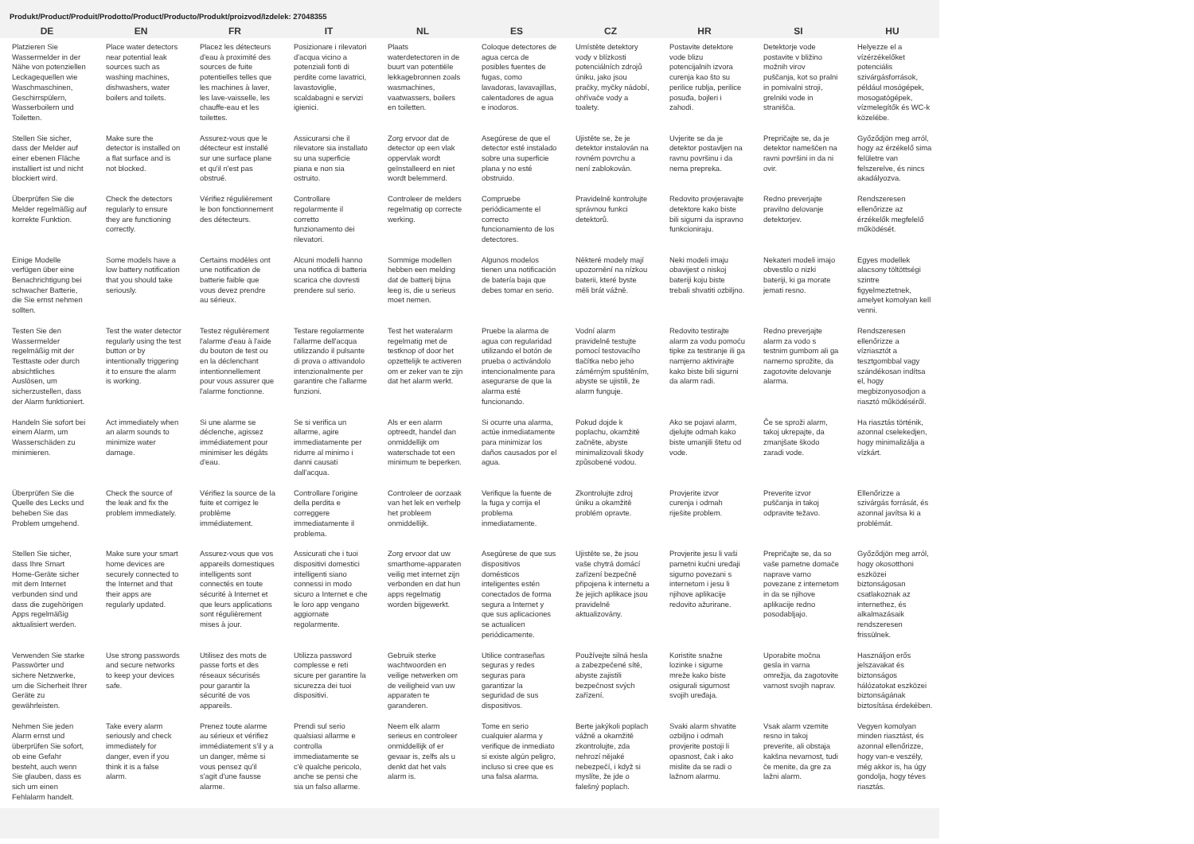Produkt/Product/Produit/Prodotto/Product/Producto/Produkt/proizvod/Izdelek: 27048355
| DE | EN | FR | IT | NL | ES | CZ | HR | SI | HU |
| --- | --- | --- | --- | --- | --- | --- | --- | --- | --- |
| Platzieren Sie Wassermelder in der Nähe von potenziellen Leckagequellen wie Waschmaschinen, Geschirrspülern, Wasserboilern und Toiletten. | Place water detectors near potential leak sources such as washing machines, dishwashers, water boilers and toilets. | Placez les détecteurs d'eau à proximité des sources de fuite potentielles telles que les machines à laver, les lave-vaisselle, les chauffe-eau et les toilettes. | Posizionare i rilevatori d'acqua vicino a potenziali fonti di perdite come lavatrici, lavastoviglie, scaldabagni e servizi igienici. | Plaats waterdetectoren in de buurt van potentiële lekkagebronnen zoals wasmachines, vaatwassers, boilers en toiletten. | Coloque detectores de agua cerca de posibles fuentes de fugas, como lavadoras, lavavajillas, calentadores de agua e inodoros. | Umístěte detektory vody v blízkosti potenciálních zdrojů úniku, jako jsou pračky, myčky nádobí, ohřívače vody a toalety. | Postavite detektore vode blizu potencijalnih izvora curenja kao što su perilice rublja, perilice posuđa, bojleri i zahodi. | Detektorje vode postavite v bližino možnih virov puščanja, kot so pralni in pomivalni stroji, grelniki vode in stranišča. | Helyezze el a vízérzékelőket potenciális szivárgásforrások, például mosógépek, mosogatógépek, vízmelegítők és WC-k közelébe. |
| Stellen Sie sicher, dass der Melder auf einer ebenen Fläche installiert ist und nicht blockiert wird. | Make sure the detector is installed on a flat surface and is not blocked. | Assurez-vous que le détecteur est installé sur une surface plane et qu'il n'est pas obstrué. | Assicurarsi che il rilevatore sia installato su una superficie piana e non sia ostruito. | Zorg ervoor dat de detector op een vlak oppervlak wordt geïnstalleerd en niet wordt belemmerd. | Asegúrese de que el detector esté instalado sobre una superficie plana y no esté obstruido. | Ujistěte se, že je detektor instalován na rovném povrchu a není zablokován. | Uvjerite se da je detektor postavljen na ravnu površinu i da nema prepreka. | Prepričajte se, da je detektor nameščen na ravni površini in da ni ovir. | Győződjön meg arról, hogy az érzékelő sima felületre van felszerelve, és nincs akadályozva. |
| Überprüfen Sie die Melder regelmäßig auf korrekte Funktion. | Check the detectors regularly to ensure they are functioning correctly. | Vérifiez régulièrement le bon fonctionnement des détecteurs. | Controllare regolarmente il corretto funzionamento dei rilevatori. | Controleer de melders regelmatig op correcte werking. | Compruebe periódicamente el correcto funcionamiento de los detectores. | Pravidelně kontrolujte správnou funkci detektorů. | Redovito provjeravajte detektore kako biste bili sigurni da ispravno funkcioniraju. | Redno preverjajte pravilno delovanje detektorjev. | Rendszeresen ellenőrizze az érzékelők megfelelő működését. |
| Einige Modelle verfügen über eine Benachrichtigung bei schwacher Batterie, die Sie ernst nehmen sollten. | Some models have a low battery notification that you should take seriously. | Certains modèles ont une notification de batterie faible que vous devez prendre au sérieux. | Alcuni modelli hanno una notifica di batteria scarica che dovresti prendere sul serio. | Sommige modellen hebben een melding dat de batterij bijna leeg is, die u serieus moet nemen. | Algunos modelos tienen una notificación de batería baja que debes tomar en serio. | Některé modely mají upozornění na nízkou baterii, které byste měli brát vážně. | Neki modeli imaju obavijest o niskoj bateriji koju biste trebali shvatiti ozbiljno. | Nekateri modeli imajo obvestilo o nizki bateriji, ki ga morate jemati resno. | Egyes modellek alacsony töltöttségi szintre figyelmeztetnek, amelyet komolyan kell venni. |
| Testen Sie den Wassermelder regelmäßig mit der Testtaste oder durch absichtliches Auslösen, um sicherzustellen, dass der Alarm funktioniert. | Test the water detector regularly using the test button or by intentionally triggering it to ensure the alarm is working. | Testez régulièrement l'alarme d'eau à l'aide du bouton de test ou en la déclenchant intentionnellement pour vous assurer que l'alarme fonctionne. | Testare regolarmente l'allarme dell'acqua utilizzando il pulsante di prova o attivandolo intenzionalmente per garantire che l'allarme funzioni. | Test het wateralarm regelmatig met de testknop of door het opzettelijk te activeren om er zeker van te zijn dat het alarm werkt. | Pruebe la alarma de agua con regularidad utilizando el botón de prueba o activándolo intencionalmente para asegurarse de que la alarma esté funcionando. | Vodní alarm pravidelně testujte pomocí testovacího tlačítka nebo jeho záměrným spuštěním, abyste se ujistili, že alarm funguje. | Redovito testirajte alarm za vodu pomoću tipke za testiranje ili ga namjerno aktivirajte kako biste bili sigurni da alarm radi. | Redno preverjajte alarm za vodo s testnim gumbom ali ga namerno sprožite, da zagotovite delovanje alarma. | Rendszeresen ellenőrizze a vízriasztót a tesztgombbal vagy szándékosan indítsa el, hogy megbizonyosodjon a riasztó működéséről. |
| Handeln Sie sofort bei einem Alarm, um Wasserschäden zu minimieren. | Act immediately when an alarm sounds to minimize water damage. | Si une alarme se déclenche, agissez immédiatement pour minimiser les dégâts d'eau. | Se si verifica un allarme, agire immediatamente per ridurre al minimo i danni causati dall'acqua. | Als er een alarm optreedt, handel dan onmiddellijk om waterschade tot een minimum te beperken. | Si ocurre una alarma, actúe inmediatamente para minimizar los daños causados por el agua. | Pokud dojde k poplachu, okamžitě začněte, abyste minimalizovali škody způsobené vodou. | Ako se pojavi alarm, djelujte odmah kako biste umanjili štetu od vode. | Če se sproži alarm, takoj ukrepajte, da zmanjšate škodo zaradi vode. | Ha riasztás történik, azonnal cselekedjen, hogy minimalizálja a vízkárt. |
| Überprüfen Sie die Quelle des Lecks und beheben Sie das Problem umgehend. | Check the source of the leak and fix the problem immediately. | Vérifiez la source de la fuite et corrigez le problème immédiatement. | Controllare l'origine della perdita e correggere immediatamente il problema. | Controleer de oorzaak van het lek en verhelp het probleem onmiddellijk. | Verifique la fuente de la fuga y corrija el problema inmediatamente. | Zkontrolujte zdroj úniku a okamžitě problém opravte. | Provjerite izvor curenja i odmah riješite problem. | Preverite izvor puščanja in takoj odpravite težavo. | Ellenőrizze a szivárgás forrását, és azonnal javítsa ki a problémát. |
| Stellen Sie sicher, dass Ihre Smart Home-Geräte sicher mit dem Internet verbunden sind und dass die zugehörigen Apps regelmäßig aktualisiert werden. | Make sure your smart home devices are securely connected to the Internet and that their apps are regularly updated. | Assurez-vous que vos appareils domestiques intelligents sont connectés en toute sécurité à Internet et que leurs applications sont régulièrement mises à jour. | Assicurati che i tuoi dispositivi domestici intelligenti siano connessi in modo sicuro a Internet e che le loro app vengano aggiornate regolarmente. | Zorg ervoor dat uw smarthome-apparaten veilig met internet zijn verbonden en dat hun apps regelmatig worden bijgewerkt. | Asegúrese de que sus dispositivos domésticos inteligentes estén conectados de forma segura a Internet y que sus aplicaciones se actualicen periódicamente. | Ujistěte se, že jsou vaše chytrá domácí zařízení bezpečně připojena k internetu a že jejich aplikace jsou pravidelně aktualizovány. | Provjerite jesu li vaši pametni kućni uređaji sigurno povezani s internetom i jesu li njihove aplikacije redovito ažurirane. | Prepričajte se, da so vaše pametne domače naprave varno povezane z internetom in da se njihove aplikacije redno posodabljajo. | Győződjön meg arról, hogy okosotthoni eszközei biztonságosan csatlakoznak az internethez, és alkalmazásaik rendszeresen frissülnek. |
| Verwenden Sie starke Passwörter und sichere Netzwerke, um die Sicherheit Ihrer Geräte zu gewährleisten. | Use strong passwords and secure networks to keep your devices safe. | Utilisez des mots de passe forts et des réseaux sécurisés pour garantir la sécurité de vos appareils. | Utilizza password complesse e reti sicure per garantire la sicurezza dei tuoi dispositivi. | Gebruik sterke wachtwoorden en veilige netwerken om de veiligheid van uw apparaten te garanderen. | Utilice contraseñas seguras y redes seguras para garantizar la seguridad de sus dispositivos. | Používejte silná hesla a zabezpečené sítě, abyste zajistili bezpečnost svých zařízení. | Koristite snažne lozinke i sigurne mreže kako biste osigurali sigurnost svojih uređaja. | Uporabite močna gesla in varna omrežja, da zagotovite varnost svojih naprav. | Használjon erős jelszavakat és biztonságos hálózatokat eszközei biztonságának biztosítása érdekében. |
| Nehmen Sie jeden Alarm ernst und überprüfen Sie sofort, ob eine Gefahr besteht, auch wenn Sie glauben, dass es sich um einen Fehlalarm handelt. | Take every alarm seriously and check immediately for danger, even if you think it is a false alarm. | Prenez toute alarme au sérieux et vérifiez immédiatement s'il y a un danger, même si vous pensez qu'il s'agit d'une fausse alarme. | Prendi sul serio qualsiasi allarme e controlla immediatamente se c'è qualche pericolo, anche se pensi che sia un falso allarme. | Neem elk alarm serieus en controleer onmiddellijk of er gevaar is, zelfs als u denkt dat het vals alarm is. | Tome en serio cualquier alarma y verifique de inmediato si existe algún peligro, incluso si cree que es una falsa alarma. | Berte jakýkoli poplach vážně a okamžitě zkontrolujte, zda nehrozí nějaké nebezpečí, i když si myslíte, že jde o falešný poplach. | Svaki alarm shvatite ozbiljno i odmah provjerite postoji li opasnost, čak i ako mislite da se radi o lažnom alarmu. | Vsak alarm vzemite resno in takoj preverite, ali obstaja kakšna nevarnost, tudi če menite, da gre za lažni alarm. | Vegyen komolyan minden riasztást, és azonnal ellenőrizze, hogy van-e veszély, még akkor is, ha úgy gondolja, hogy téves riasztás. |